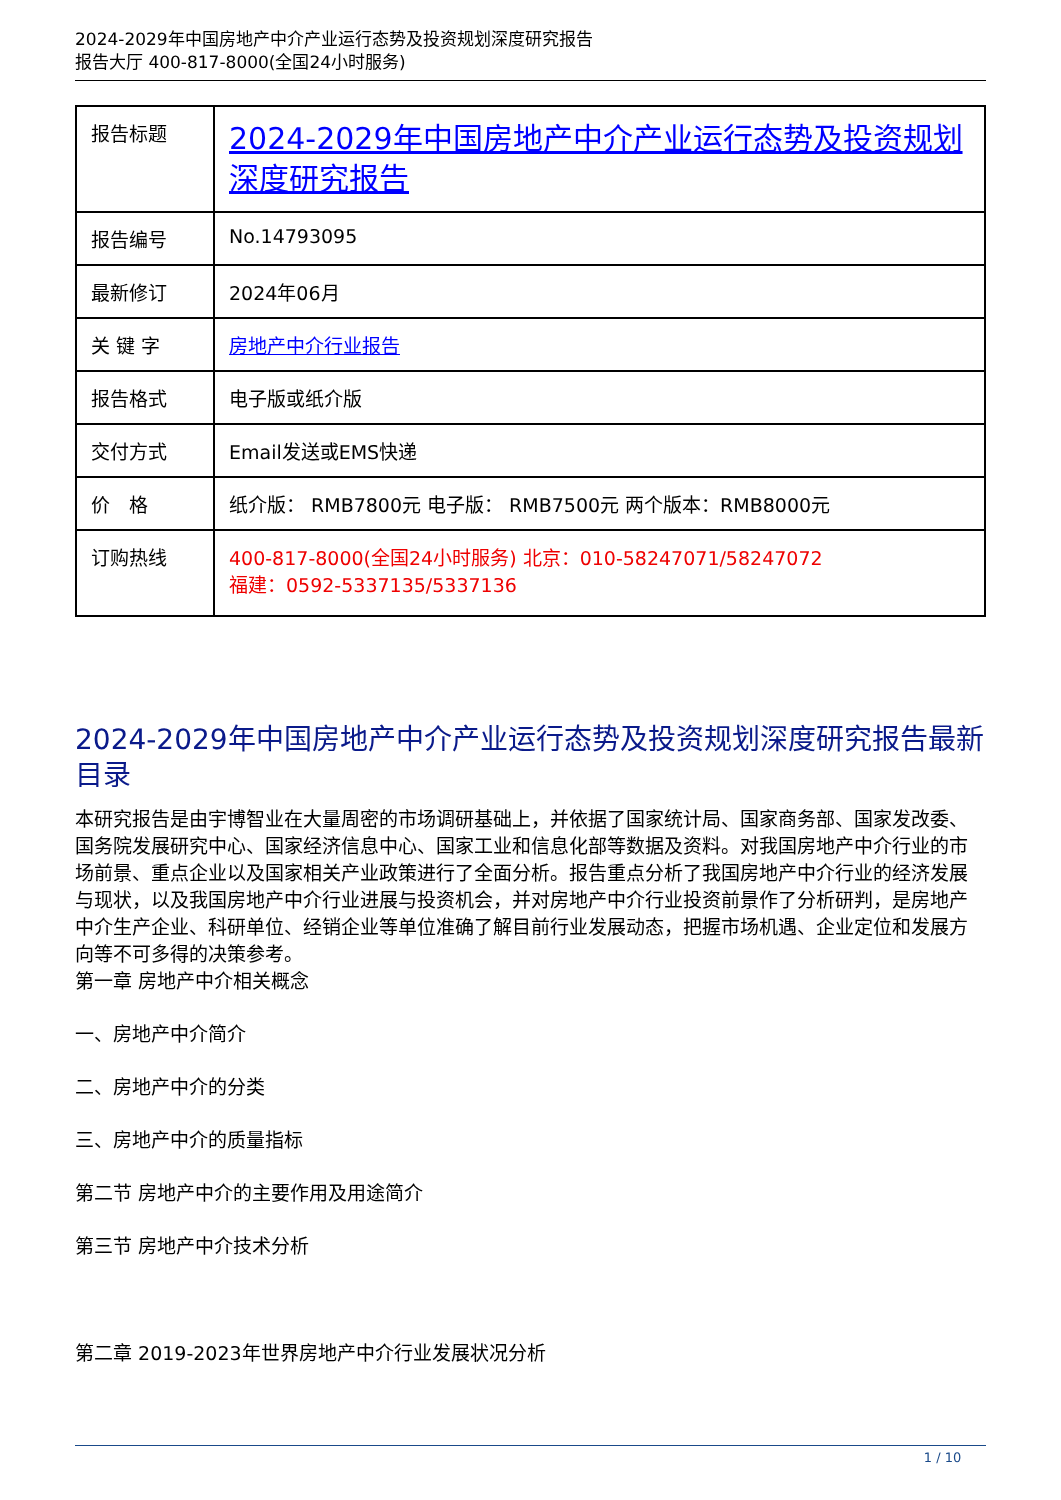2024-2029年中国房地产中介产业运行态势及投资规划深度研究报告
报告大厅 400-817-8000(全国24小时服务)
| 报告标题 | 2024-2029年中国房地产中介产业运行态势及投资规划深度研究报告 |
| 报告编号 | No.14793095 |
| 最新修订 | 2024年06月 |
| 关 键 字 | 房地产中介行业报告 |
| 报告格式 | 电子版或纸介版 |
| 交付方式 | Email发送或EMS快递 |
| 价 格 | 纸介版： RMB7800元 电子版： RMB7500元 两个版本：RMB8000元 |
| 订购热线 | 400-817-8000(全国24小时服务) 北京：010-58247071/58247072 福建：0592-5337135/5337136 |
2024-2029年中国房地产中介产业运行态势及投资规划深度研究报告最新目录
本研究报告是由宇博智业在大量周密的市场调研基础上，并依据了国家统计局、国家商务部、国家发改委、国务院发展研究中心、国家经济信息中心、国家工业和信息化部等数据及资料。对我国房地产中介行业的市场前景、重点企业以及国家相关产业政策进行了全面分析。报告重点分析了我国房地产中介行业的经济发展与现状，以及我国房地产中介行业进展与投资机会，并对房地产中介行业投资前景作了分析研判，是房地产中介生产企业、科研单位、经销企业等单位准确了解目前行业发展动态，把握市场机遇、企业定位和发展方向等不可多得的决策参考。
第一章 房地产中介相关概念
一、房地产中介简介
二、房地产中介的分类
三、房地产中介的质量指标
第二节 房地产中介的主要作用及用途简介
第三节 房地产中介技术分析
第二章 2019-2023年世界房地产中介行业发展状况分析
1 / 10